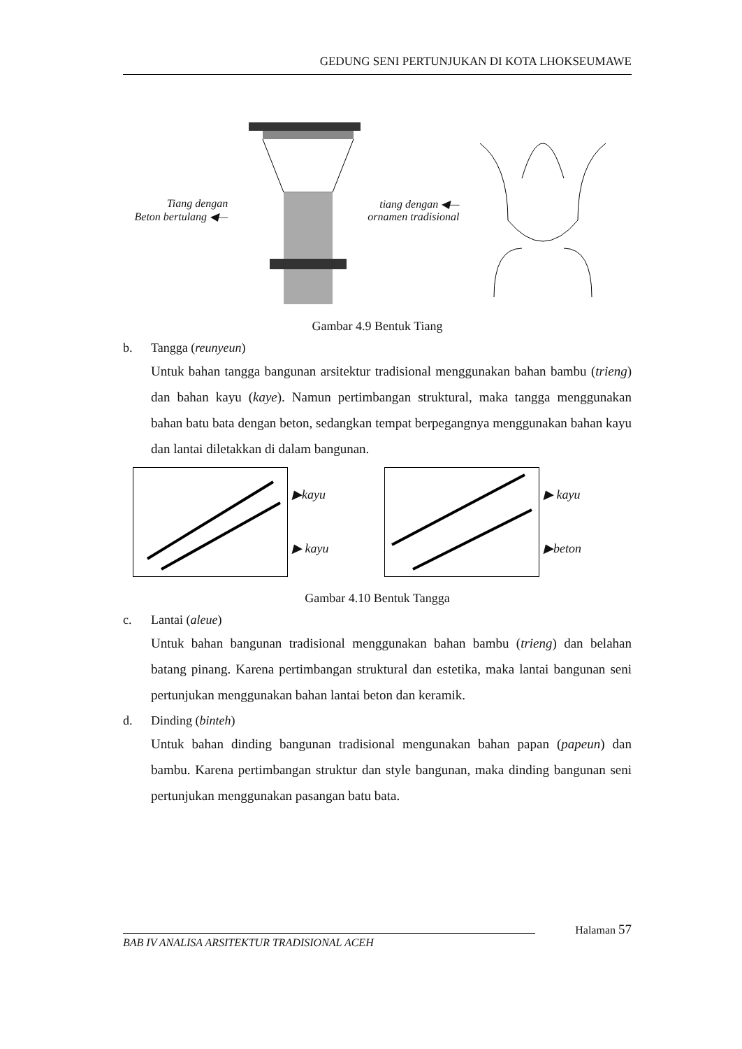GEDUNG SENI PERTUNJUKAN DI KOTA LHOKSEUMAWE
Tiang dengan
Beton bertulang ◀—
tiang dengan ◀—
ornamen tradisional
Gambar 4.9 Bentuk Tiang
b. Tangga (reunyeun)
Untuk bahan tangga bangunan arsitektur tradisional menggunakan bahan bambu (trieng) dan bahan kayu (kaye). Namun pertimbangan struktural, maka tangga menggunakan bahan batu bata dengan beton, sedangkan tempat berpegangnya menggunakan bahan kayu dan lantai diletakkan di dalam bangunan.
▶kayu
▶ kayu
▶ kayu
▶beton
Gambar 4.10 Bentuk Tangga
c. Lantai (aleue)
Untuk bahan bangunan tradisional menggunakan bahan bambu (trieng) dan belahan batang pinang. Karena pertimbangan struktural dan estetika, maka lantai bangunan seni pertunjukan menggunakan bahan lantai beton dan keramik.
d. Dinding (binteh)
Untuk bahan dinding bangunan tradisional mengunakan bahan papan (papeun) dan bambu. Karena pertimbangan struktur dan style bangunan, maka dinding bangunan seni pertunjukan menggunakan pasangan batu bata.
Halaman 57
BAB IV ANALISA ARSITEKTUR TRADISIONAL ACEH